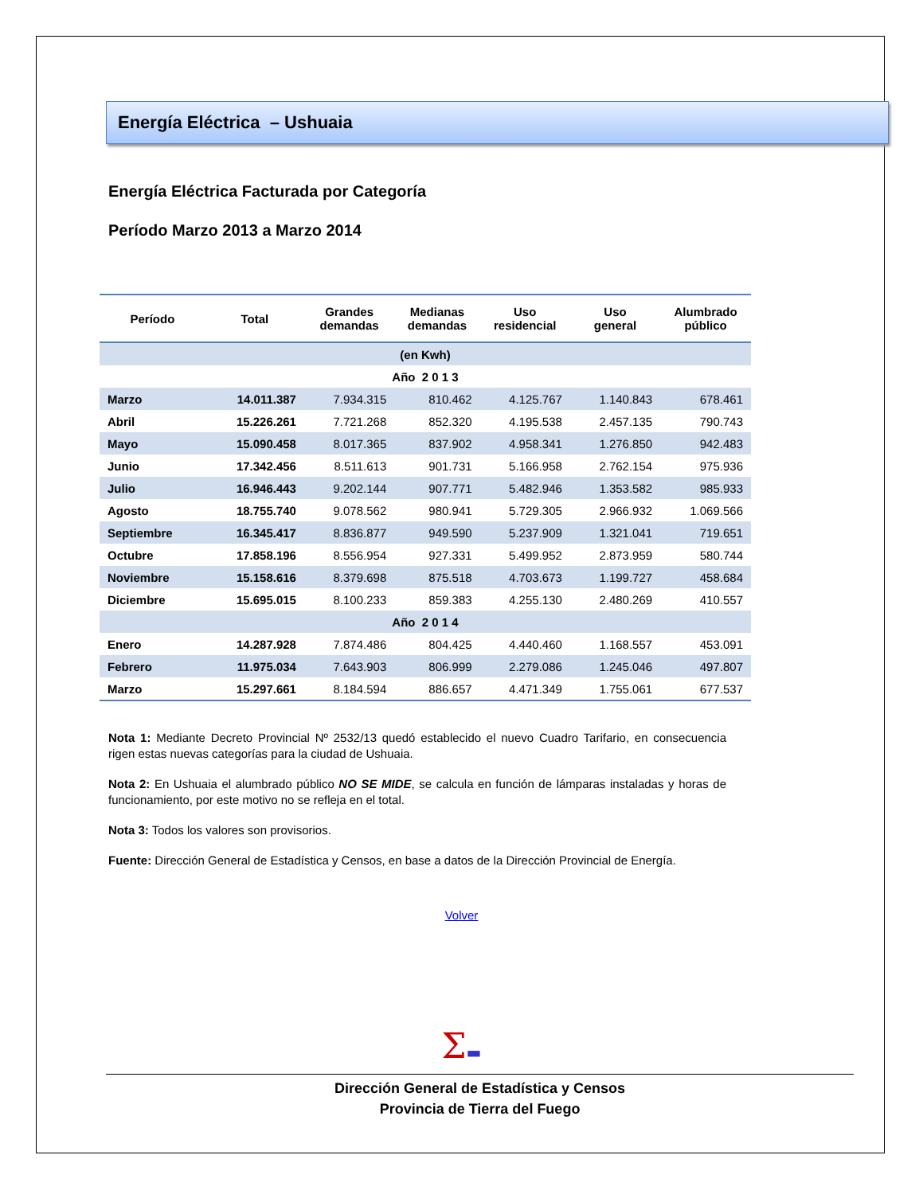Energía Eléctrica – Ushuaia
Energía Eléctrica Facturada por Categoría
Período Marzo 2013 a Marzo 2014
| Período | Total | Grandes demandas | Medianas demandas | Uso residencial | Uso general | Alumbrado público |
| --- | --- | --- | --- | --- | --- | --- |
| (en Kwh) | | | | | | |
| Año 2 0 1 3 | | | | | | |
| Marzo | 14.011.387 | 7.934.315 | 810.462 | 4.125.767 | 1.140.843 | 678.461 |
| Abril | 15.226.261 | 7.721.268 | 852.320 | 4.195.538 | 2.457.135 | 790.743 |
| Mayo | 15.090.458 | 8.017.365 | 837.902 | 4.958.341 | 1.276.850 | 942.483 |
| Junio | 17.342.456 | 8.511.613 | 901.731 | 5.166.958 | 2.762.154 | 975.936 |
| Julio | 16.946.443 | 9.202.144 | 907.771 | 5.482.946 | 1.353.582 | 985.933 |
| Agosto | 18.755.740 | 9.078.562 | 980.941 | 5.729.305 | 2.966.932 | 1.069.566 |
| Septiembre | 16.345.417 | 8.836.877 | 949.590 | 5.237.909 | 1.321.041 | 719.651 |
| Octubre | 17.858.196 | 8.556.954 | 927.331 | 5.499.952 | 2.873.959 | 580.744 |
| Noviembre | 15.158.616 | 8.379.698 | 875.518 | 4.703.673 | 1.199.727 | 458.684 |
| Diciembre | 15.695.015 | 8.100.233 | 859.383 | 4.255.130 | 2.480.269 | 410.557 |
| Año 2 0 1 4 | | | | | | |
| Enero | 14.287.928 | 7.874.486 | 804.425 | 4.440.460 | 1.168.557 | 453.091 |
| Febrero | 11.975.034 | 7.643.903 | 806.999 | 2.279.086 | 1.245.046 | 497.807 |
| Marzo | 15.297.661 | 8.184.594 | 886.657 | 4.471.349 | 1.755.061 | 677.537 |
Nota 1: Mediante Decreto Provincial Nº 2532/13 quedó establecido el nuevo Cuadro Tarifario, en consecuencia rigen estas nuevas categorías para la ciudad de Ushuaia.
Nota 2: En Ushuaia el alumbrado público NO SE MIDE, se calcula en función de lámparas instaladas y horas de funcionamiento, por este motivo no se refleja en el total.
Nota 3: Todos los valores son provisorios.
Fuente: Dirección General de Estadística y Censos, en base a datos de la Dirección Provincial de Energía.
Volver
Σ▬
Dirección General de Estadística y Censos
Provincia de Tierra del Fuego